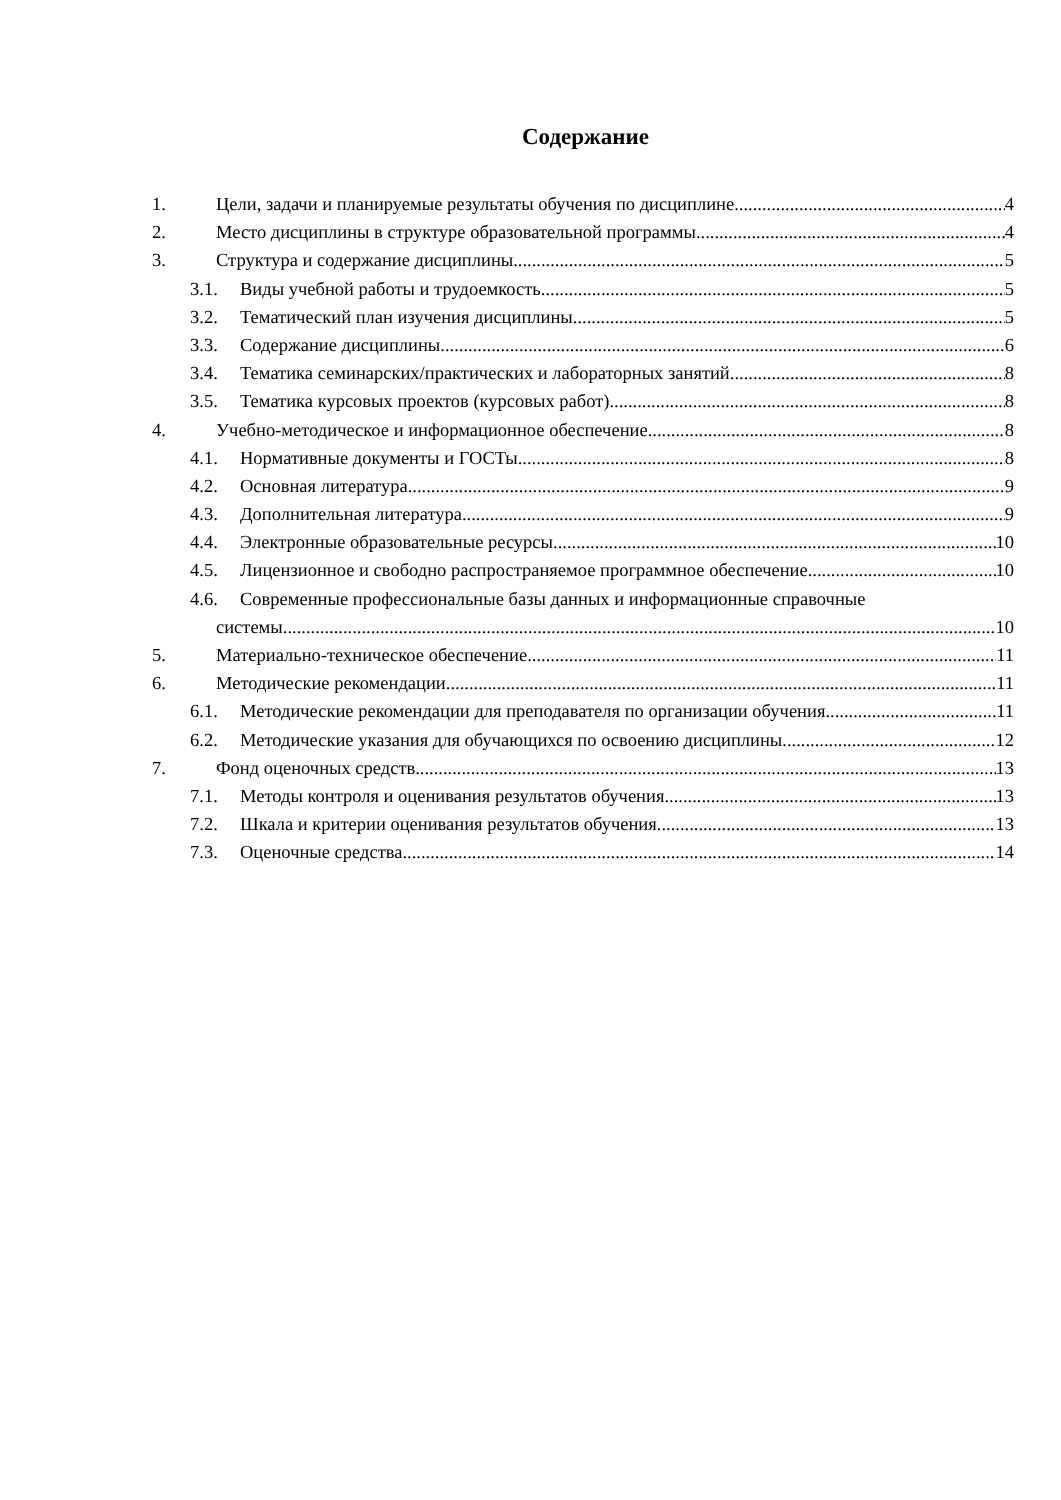Содержание
1. Цели, задачи и планируемые результаты обучения по дисциплине 4
2. Место дисциплины в структуре образовательной программы 4
3. Структура и содержание дисциплины 5
3.1. Виды учебной работы и трудоемкость 5
3.2. Тематический план изучения дисциплины 5
3.3. Содержание дисциплины 6
3.4. Тематика семинарских/практических и лабораторных занятий 8
3.5. Тематика курсовых проектов (курсовых работ) 8
4. Учебно-методическое и информационное обеспечение 8
4.1. Нормативные документы и ГОСТы 8
4.2. Основная литература 9
4.3. Дополнительная литература 9
4.4. Электронные образовательные ресурсы 10
4.5. Лицензионное и свободно распространяемое программное обеспечение 10
4.6. Современные профессиональные базы данных и информационные справочные
системы 10
5. Материально-техническое обеспечение 11
6. Методические рекомендации 11
6.1. Методические рекомендации для преподавателя по организации обучения 11
6.2. Методические указания для обучающихся по освоению дисциплины 12
7. Фонд оценочных средств 13
7.1. Методы контроля и оценивания результатов обучения 13
7.2. Шкала и критерии оценивания результатов обучения 13
7.3. Оценочные средства 14